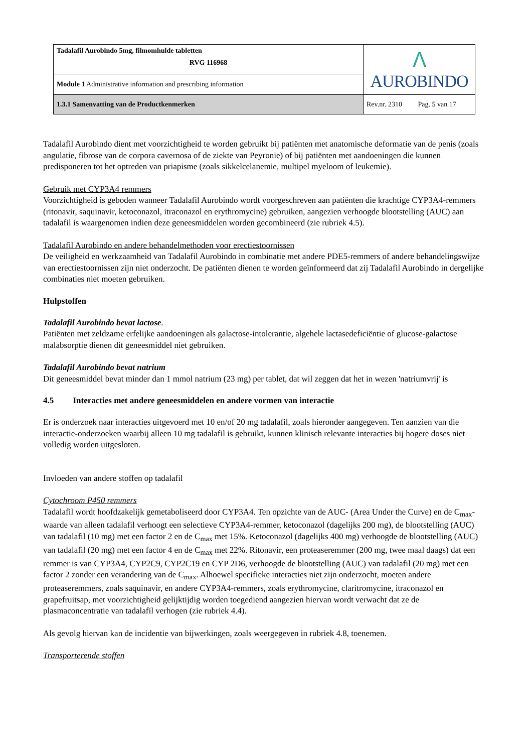| Tadalafil Aurobindo 5mg, filmomhulde tabletten RVG 116968 | ᐱ AUROBINDO |
| Module 1 Administrative information and prescribing information | |
| 1.3.1 Samenvatting van de Productkenmerken | Rev.nr. 2310 Pag. 5 van 17 |
Tadalafil Aurobindo dient met voorzichtigheid te worden gebruikt bij patiënten met anatomische deformatie van de penis (zoals angulatie, fibrose van de corpora cavernosa of de ziekte van Peyronie) of bij patiënten met aandoeningen die kunnen predisponeren tot het optreden van priapisme (zoals sikkelcelanemie, multipel myeloom of leukemie).
Gebruik met CYP3A4 remmers
Voorzichtigheid is geboden wanneer Tadalafil Aurobindo wordt voorgeschreven aan patiënten die krachtige CYP3A4-remmers (ritonavir, saquinavir, ketoconazol, itraconazol en erythromycine) gebruiken, aangezien verhoogde blootstelling (AUC) aan tadalafil is waargenomen indien deze geneesmiddelen worden gecombineerd (zie rubriek 4.5).
Tadalafil Aurobindo en andere behandelmethoden voor erectiestoornissen
De veiligheid en werkzaamheid van Tadalafil Aurobindo in combinatie met andere PDE5-remmers of andere behandelingswijze van erectiestoornissen zijn niet onderzocht. De patiënten dienen te worden geïnformeerd dat zij Tadalafil Aurobindo in dergelijke combinaties niet moeten gebruiken.
Hulpstoffen
Tadalafil Aurobindo bevat lactose.
Patiënten met zeldzame erfelijke aandoeningen als galactose-intolerantie, algehele lactasedeficiëntie of glucose-galactose malabsorptie dienen dit geneesmiddel niet gebruiken.
Tadalafil Aurobindo bevat natrium
Dit geneesmiddel bevat minder dan 1 mmol natrium (23 mg) per tablet, dat wil zeggen dat het in wezen 'natriumvrij' is
4.5 Interacties met andere geneesmiddelen en andere vormen van interactie
Er is onderzoek naar interacties uitgevoerd met 10 en/of 20 mg tadalafil, zoals hieronder aangegeven. Ten aanzien van die interactie-onderzoeken waarbij alleen 10 mg tadalafil is gebruikt, kunnen klinisch relevante interacties bij hogere doses niet volledig worden uitgesloten.
Invloeden van andere stoffen op tadalafil
Cytochroom P450 remmers
Tadalafil wordt hoofdzakelijk gemetaboliseerd door CYP3A4. Ten opzichte van de AUC- (Area Under the Curve) en de C<sub>max</sub>-waarde van alleen tadalafil verhoogt een selectieve CYP3A4-remmer, ketoconazol (dagelijks 200 mg), de blootstelling (AUC) van tadalafil (10 mg) met een factor 2 en de C<sub>max</sub> met 15%. Ketoconazol (dagelijks 400 mg) verhoogde de blootstelling (AUC) van tadalafil (20 mg) met een factor 4 en de C<sub>max</sub> met 22%. Ritonavir, een proteaseremmer (200 mg, twee maal daags) dat een remmer is van CYP3A4, CYP2C9, CYP2C19 en CYP 2D6, verhoogde de blootstelling (AUC) van tadalafil (20 mg) met een factor 2 zonder een verandering van de C<sub>max</sub>. Alhoewel specifieke interacties niet zijn onderzocht, moeten andere proteaseremmers, zoals saquinavir, en andere CYP3A4-remmers, zoals erythromycine, claritromycine, itraconazol en grapefruitsap, met voorzichtigheid gelijktijdig worden toegediend aangezien hiervan wordt verwacht dat ze de plasmaconcentratie van tadalafil verhogen (zie rubriek 4.4).
Als gevolg hiervan kan de incidentie van bijwerkingen, zoals weergegeven in rubriek 4.8, toenemen.
Transporterende stoffen